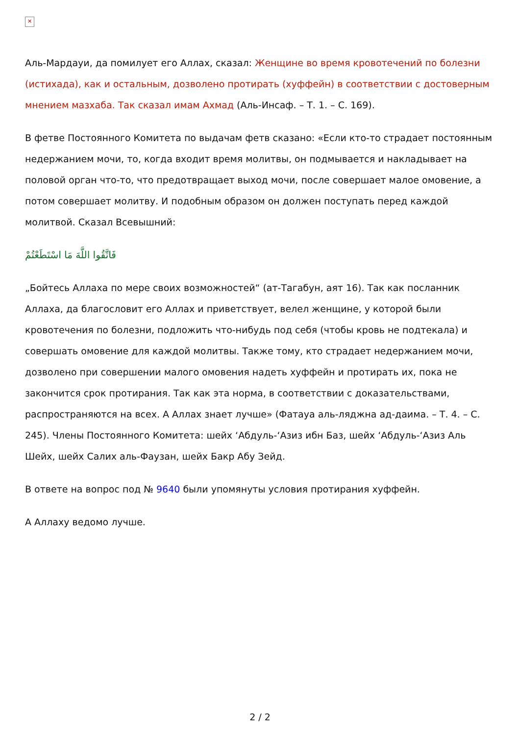✕
Аль-Мардауи, да помилует его Аллах, сказал: Женщине во время кровотечений по болезни (истихада), как и остальным, дозволено протирать (хуффейн) в соответствии с достоверным мнением мазхаба. Так сказал имам Ахмад (Аль-Инсаф. – Т. 1. – С. 169).
В фетве Постоянного Комитета по выдачам фетв сказано: «Если кто-то страдает постоянным недержанием мочи, то, когда входит время молитвы, он подмывается и накладывает на половой орган что-то, что предотвращает выход мочи, после совершает малое омовение, а потом совершает молитву. И подобным образом он должен поступать перед каждой молитвой. Сказал Всевышний:
فَاتَّقُوا اللَّهَ مَا اسْتَطَعْتُمْ
„Бойтесь Аллаха по мере своих возможностей“ (ат-Тагабун, аят 16). Так как посланник Аллаха, да благословит его Аллах и приветствует, велел женщине, у которой были кровотечения по болезни, подложить что-нибудь под себя (чтобы кровь не подтекала) и совершать омовение для каждой молитвы. Также тому, кто страдает недержанием мочи, дозволено при совершении малого омовения надеть хуффейн и протирать их, пока не закончится срок протирания. Так как эта норма, в соответствии с доказательствами, распространяются на всех. А Аллах знает лучше» (Фатауа аль-ляджна ад-даима. – Т. 4. – С. 245). Члены Постоянного Комитета: шейх ‘Абдуль-‘Азиз ибн Баз, шейх ‘Абдуль-‘Азиз Аль Шейх, шейх Салих аль-Фаузан, шейх Бакр Абу Зейд.
В ответе на вопрос под № 9640 были упомянуты условия протирания хуффейн.
А Аллаху ведомо лучше.
2 / 2